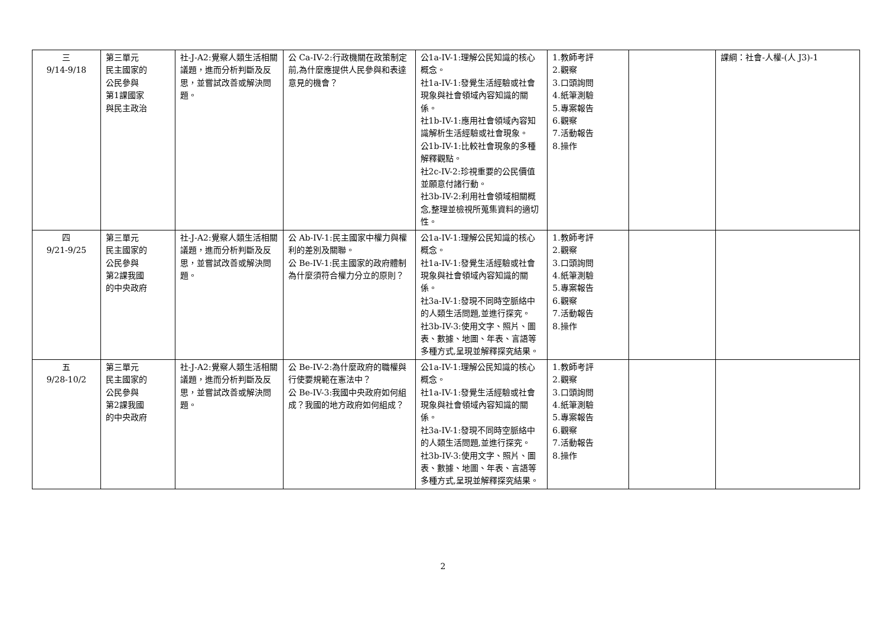| 三 9/14-9/18 | 第三單元 民主國家的 公民參與 第1課國家 與民主政治 | 社-J-A2:覺察人類生活相關議題，進而分析判斷及反思，並嘗試改善或解決問題。 | 公 Ca-IV-2:行政機關在政策制定前,為什麼應提供人民參與和表達意見的機會？ | 公1a-IV-1:理解公民知識的核心概念。 社1a-IV-1:發覺生活經驗或社會現象與社會領域內容知識的關係。 社1b-IV-1:應用社會領域內容知識解析生活經驗或社會現象。 公1b-IV-1:比較社會現象的多種解釋觀點。 社2c-IV-2:珍視重要的公民價值並願意付諸行動。 社3b-IV-2:利用社會領域相關概念,整理並檢視所蒐集資料的適切性。 | 1.教師考評 2.觀察 3.口頭詢問 4.紙筆測驗 5.專案報告 6.觀察 7.活動報告 8.操作 | | 課綱：社會-人權-(人 J3)-1 |
| 四 9/21-9/25 | 第三單元 民主國家的 公民參與 第2課我國 的中央政府 | 社-J-A2:覺察人類生活相關議題，進而分析判斷及反思，並嘗試改善或解決問題。 | 公 Ab-IV-1:民主國家中權力與權利的差別及關聯。 公 Be-IV-1:民主國家的政府體制為什麼須符合權力分立的原則？ | 公1a-IV-1:理解公民知識的核心概念。 社1a-IV-1:發覺生活經驗或社會現象與社會領域內容知識的關係。 社3a-IV-1:發現不同時空脈絡中的人類生活問題,並進行探究。 社3b-IV-3:使用文字、照片、圖表、數據、地圖、年表、言語等多種方式,呈現並解釋探究結果。 | 1.教師考評 2.觀察 3.口頭詢問 4.紙筆測驗 5.專案報告 6.觀察 7.活動報告 8.操作 | | |
| 五 9/28-10/2 | 第三單元 民主國家的 公民參與 第2課我國 的中央政府 | 社-J-A2:覺察人類生活相關議題，進而分析判斷及反思，並嘗試改善或解決問題。 | 公 Be-IV-2:為什麼政府的職權與行使要規範在憲法中？ 公 Be-IV-3:我國中央政府如何組成？我國的地方政府如何組成？ | 公1a-IV-1:理解公民知識的核心概念。 社1a-IV-1:發覺生活經驗或社會現象與社會領域內容知識的關係。 社3a-IV-1:發現不同時空脈絡中的人類生活問題,並進行探究。 社3b-IV-3:使用文字、照片、圖表、數據、地圖、年表、言語等多種方式,呈現並解釋探究結果。 | 1.教師考評 2.觀察 3.口頭詢問 4.紙筆測驗 5.專案報告 6.觀察 7.活動報告 8.操作 | | |
2